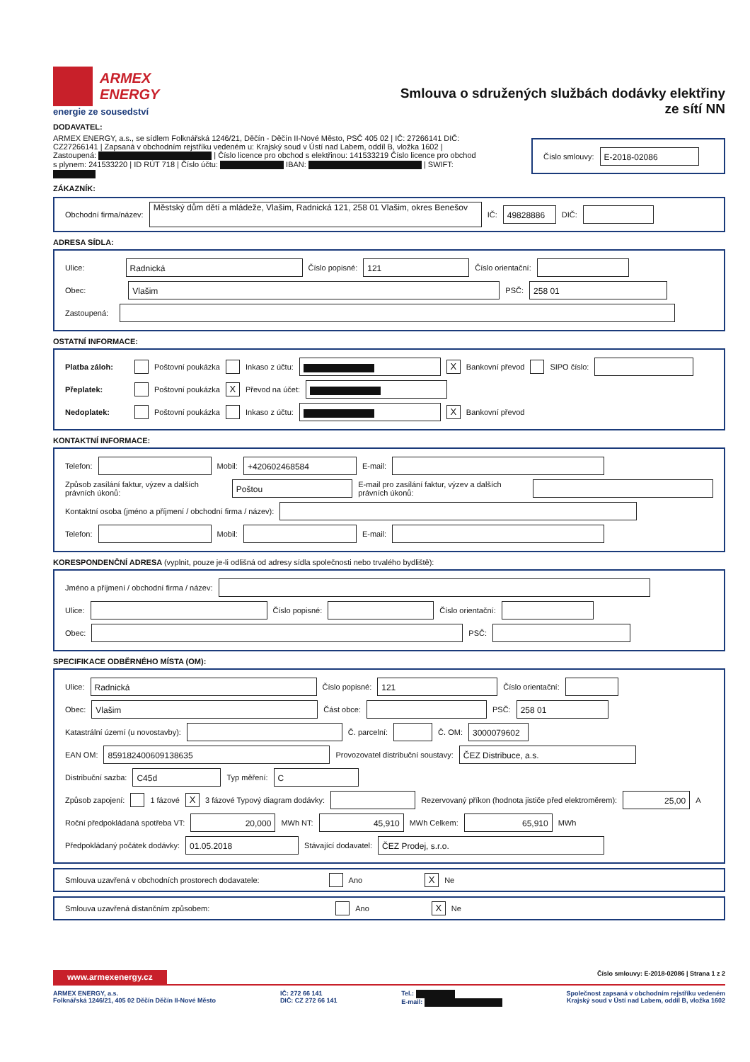ARMEX
ENERGY
energie ze sousedství
Smlouva o sdružených službách dodávky elektřiny
ze sítí NN
DODAVATEL:
ARMEX ENERGY, a.s., se sídlem Folknářská 1246/21, Děčín - Děčín II-Nové Město, PSČ 405 02 | IČ: 27266141 DIČ: CZ27266141 | Zapsaná v obchodním rejstříku vedeném u: Krajský soud v Ústí nad Labem, oddíl B, vložka 1602 | Zastoupená: | Číslo licence pro obchod s elektřinou: 141533219 Číslo licence pro obchod s plynem: 241533220 | ID RÚT 718 | Číslo účtu: IBAN: | SWIFT:
Číslo smlouvy: E-2018-02086
ZÁKAZNÍK:
Obchodní firma/název: Městský dům dětí a mládeže, Vlašim, Radnická 121, 258 01 Vlašim, okres Benešov IČ: 49828886 DIČ:
ADRESA SÍDLA:
Ulice: Radnická Číslo popisné: 121 Číslo orientační:
Obec: Vlašim PSČ: 258 01
Zastoupená:
OSTATNÍ INFORMACE:
Platba záloh: Poštovní poukázka Inkaso z účtu: X Bankovní převod SIPO číslo:
Přeplatek: Poštovní poukázka X Převod na účet:
Nedoplatek: Poštovní poukázka Inkaso z účtu: X Bankovní převod
KONTAKTNÍ INFORMACE:
Telefon: Mobil: +420602468584 E-mail:
Způsob zasílání faktur, výzev a dalších právních úkonů: Poštou E-mail pro zasílání faktur, výzev a dalších právních úkonů:
Kontaktní osoba (jméno a příjmení / obchodní firma / název):
Telefon: Mobil: E-mail:
KORESPONDENČNÍ ADRESA (vyplnit, pouze je-li odlišná od adresy sídla společnosti nebo trvalého bydliště):
Jméno a příjmení / obchodní firma / název:
Ulice: Číslo popisné: Číslo orientační:
Obec: PSČ:
SPECIFIKACE ODBĚRNÉHO MÍSTA (OM):
Ulice: Radnická Číslo popisné: 121 Číslo orientační:
Obec: Vlašim Část obce: PSČ: 258 01
Katastrální území (u novostavby): Č. parcelní: Č. OM: 3000079602
EAN OM: 859182400609138635 Provozovatel distribuční soustavy: ČEZ Distribuce, a.s.
Distribuční sazba: C45d Typ měření: C
Způsob zapojení: 1 fázové X 3 fázové Typový diagram dodávky: Rezervovaný příkon (hodnota jističe před elektroměrem): 25,00 A
Roční předpokládaná spotřeba VT: 20,000 MWh NT: 45,910 MWh Celkem: 65,910 MWh
Předpokládaný počátek dodávky: 01.05.2018 Stávající dodavatel: ČEZ Prodej, s.r.o.
Smlouva uzavřená v obchodních prostorech dodavatele: Ano X Ne
Smlouva uzavřená distančním způsobem: Ano X Ne
www.armexenergy.cz Číslo smlouvy: E-2018-02086 | Strana 1 z 2
ARMEX ENERGY, a.s.
Folknářská 1246/21, 405 02 Děčín Děčín II-Nové Město
IČ: 272 66 141
DIČ: CZ 272 66 141
Tel.:
E-mail:
Společnost zapsaná v obchodním rejstříku vedeném
Krajský soud v Ústí nad Labem, oddíl B, vložka 1602